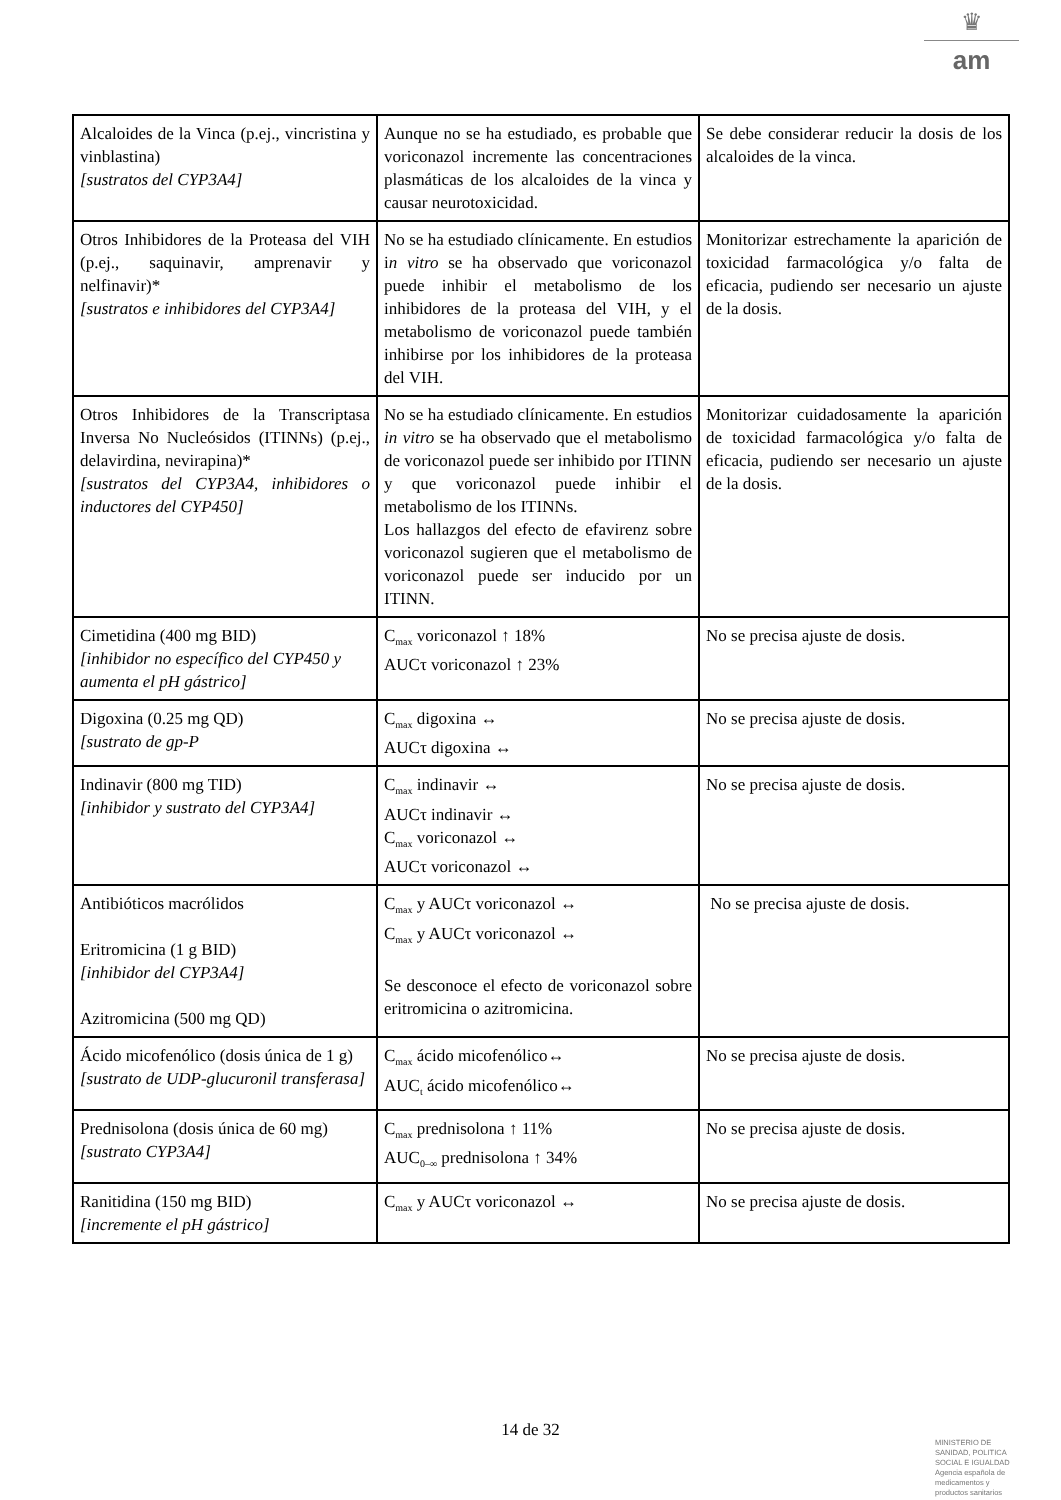♛
am
| Alcaloides de la Vinca (p.ej., vincristina y vinblastina) [sustratos del CYP3A4] | Aunque no se ha estudiado, es probable que voriconazol incremente las concentraciones plasmáticas de los alcaloides de la vinca y causar neurotoxicidad. | Se debe considerar reducir la dosis de los alcaloides de la vinca. |
| Otros Inhibidores de la Proteasa del VIH (p.ej., saquinavir, amprenavir y nelfinavir)* [sustratos e inhibidores del CYP3A4] | No se ha estudiado clínicamente. En estudios i n vitro se ha observado que voriconazol puede inhibir el metabolismo de los inhibidores de la proteasa del VIH, y el metabolismo de voriconazol puede también inhibirse por los inhibidores de la proteasa del VIH. | Monitorizar estrechamente la aparición de toxicidad farmacológica y/o falta de eficacia, pudiendo ser necesario un ajuste de la dosis. |
| Otros Inhibidores de la Transcriptasa Inversa No Nucleósidos (ITINNs) (p.ej., delavirdina, nevirapina)* [sustratos del CYP3A4, inhibidores o inductores del CYP450] | No se ha estudiado clínicamente. En estudios in vitro se ha observado que el metabolismo de voriconazol puede ser inhibido por ITINN y que voriconazol puede inhibir el metabolismo de los ITINNs. Los hallazgos del efecto de efavirenz sobre voriconazol sugieren que el metabolismo de voriconazol puede ser inducido por un ITINN. | Monitorizar cuidadosamente la aparición de toxicidad farmacológica y/o falta de eficacia, pudiendo ser necesario un ajuste de la dosis. |
| Cimetidina (400 mg BID) [inhibidor no específico del CYP450 y aumenta el pH gástrico] | C<sub>max</sub> voriconazol ↑ 18% AUCτ voriconazol ↑ 23% | No se precisa ajuste de dosis. |
| Digoxina (0.25 mg QD) [sustrato de gp-P | C<sub>max</sub> digoxina ↔ AUCτ digoxina ↔ | No se precisa ajuste de dosis. |
| Indinavir (800 mg TID) [inhibidor y sustrato del CYP3A4] | C<sub>max</sub> indinavir ↔ AUCτ indinavir ↔ C<sub>max</sub> voriconazol ↔ AUCτ voriconazol ↔ | No se precisa ajuste de dosis. |
| Antibióticos macrólidos Eritromicina (1 g BID) [inhibidor del CYP3A4] Azitromicina (500 mg QD) | C<sub>max</sub> y AUCτ voriconazol ↔ C<sub>max</sub> y AUCτ voriconazol ↔ Se desconoce el efecto de voriconazol sobre eritromicina o azitromicina. | No se precisa ajuste de dosis. |
| Ácido micofenólico (dosis única de 1 g) [sustrato de UDP-glucuronil transferasa] | C<sub>max</sub> ácido micofenólico↔ AUC<sub>t</sub> ácido micofenólico↔ | No se precisa ajuste de dosis. |
| Prednisolona (dosis única de 60 mg) [sustrato CYP3A4] | C<sub>max</sub> prednisolona ↑ 11% AUC<sub>0–∞</sub> prednisolona ↑ 34% | No se precisa ajuste de dosis. |
| Ranitidina (150 mg BID) [incremente el pH gástrico] | C<sub>max</sub> y AUCτ voriconazol ↔ | No se precisa ajuste de dosis. |
14 de 32
MINISTERIO DE
SANIDAD, POLITICA
SOCIAL E IGUALDAD
Agencia española de
medicamentos y
productos sanitarios